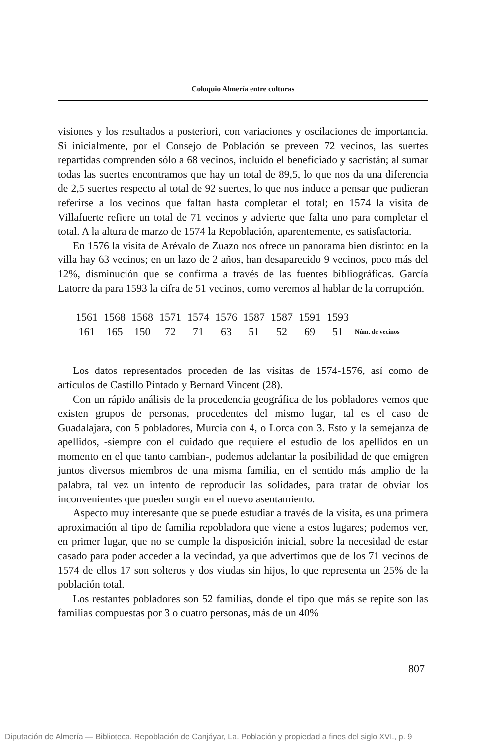Coloquio Almería entre culturas
visiones y los resultados a posteriori, con variaciones y oscilaciones de importancia. Si inicialmente, por el Consejo de Población se preveen 72 vecinos, las suertes repartidas comprenden sólo a 68 vecinos, incluido el beneficiado y sacristán; al sumar todas las suertes encontramos que hay un total de 89,5, lo que nos da una diferencia de 2,5 suertes respecto al total de 92 suertes, lo que nos induce a pensar que pudieran referirse a los vecinos que faltan hasta completar el total; en 1574 la visita de Villafuerte refiere un total de 71 vecinos y advierte que falta uno para completar el total. A la altura de marzo de 1574 la Repoblación, aparentemente, es satisfactoria.
En 1576 la visita de Arévalo de Zuazo nos ofrece un panorama bien distinto: en la villa hay 63 vecinos; en un lazo de 2 años, han desaparecido 9 vecinos, poco más del 12%, disminución que se confirma a través de las fuentes bibliográficas. García Latorre da para 1593 la cifra de 51 vecinos, como veremos al hablar de la corrupción.
| 1561 | 1568 | 1568 | 1571 | 1574 | 1576 | 1587 | 1587 | 1591 | 1593 | |
| 161 | 165 | 150 | 72 | 71 | 63 | 51 | 52 | 69 | 51 | Núm. de vecinos |
Los datos representados proceden de las visitas de 1574-1576, así como de artículos de Castillo Pintado y Bernard Vincent (28).
Con un rápido análisis de la procedencia geográfica de los pobladores vemos que existen grupos de personas, procedentes del mismo lugar, tal es el caso de Guadalajara, con 5 pobladores, Murcia con 4, o Lorca con 3. Esto y la semejanza de apellidos, -siempre con el cuidado que requiere el estudio de los apellidos en un momento en el que tanto cambian-, podemos adelantar la posibilidad de que emigren juntos diversos miembros de una misma familia, en el sentido más amplio de la palabra, tal vez un intento de reproducir las solidades, para tratar de obviar los inconvenientes que pueden surgir en el nuevo asentamiento.
Aspecto muy interesante que se puede estudiar a través de la visita, es una primera aproximación al tipo de familia repobladora que viene a estos lugares; podemos ver, en primer lugar, que no se cumple la disposición inicial, sobre la necesidad de estar casado para poder acceder a la vecindad, ya que advertimos que de los 71 vecinos de 1574 de ellos 17 son solteros y dos viudas sin hijos, lo que representa un 25% de la población total.
Los restantes pobladores son 52 familias, donde el tipo que más se repite son las familias compuestas por 3 o cuatro personas, más de un 40%
807
Diputación de Almería — Biblioteca. Repoblación de Canjáyar, La. Población y propiedad a fines del siglo XVI., p. 9